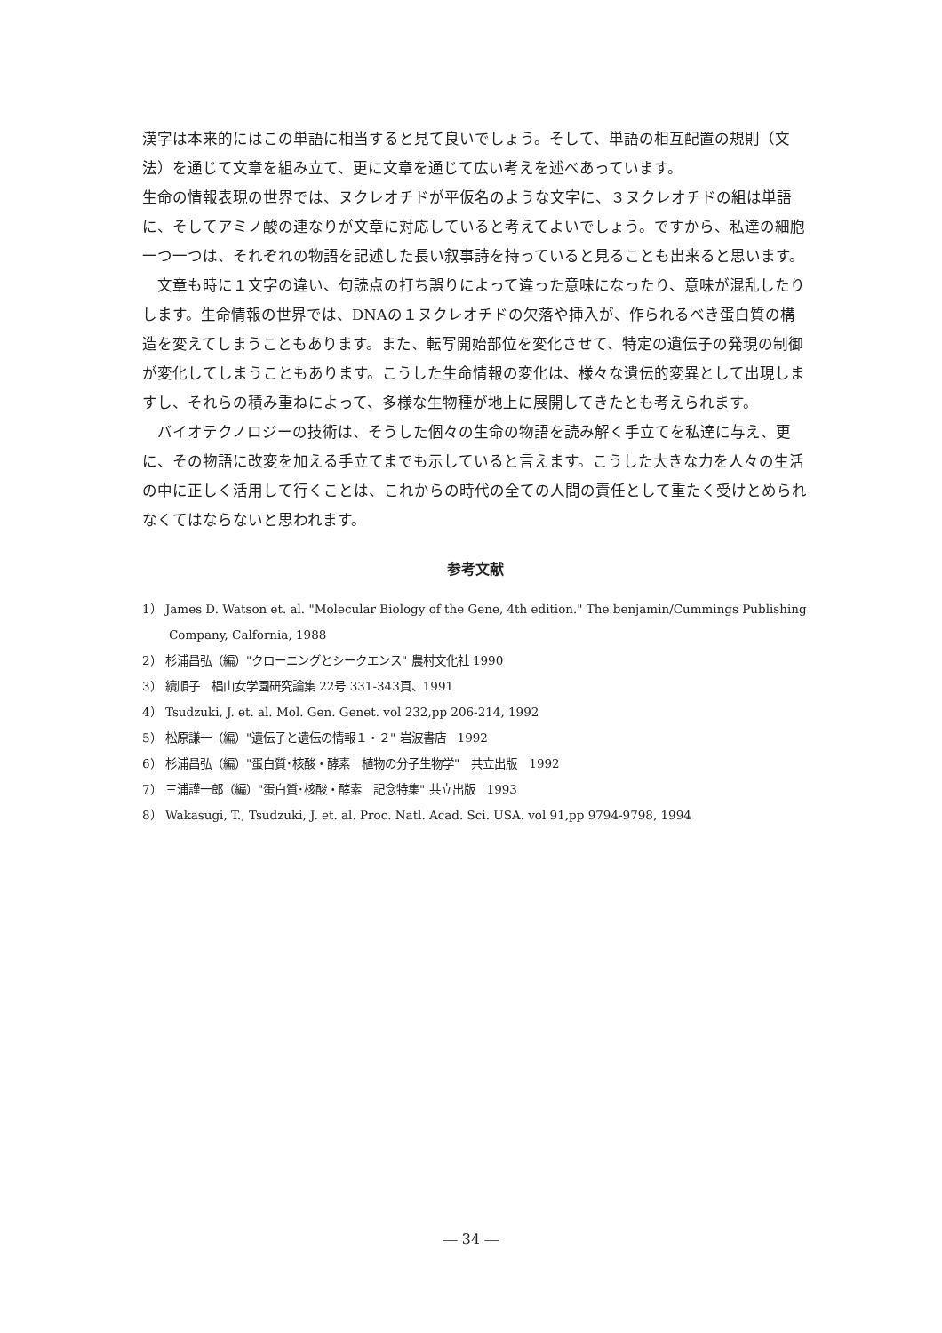漢字は本来的にはこの単語に相当すると見て良いでしょう。そして、単語の相互配置の規則（文法）を通じて文章を組み立て、更に文章を通じて広い考えを述べあっています。
生命の情報表現の世界では、ヌクレオチドが平仮名のような文字に、３ヌクレオチドの組は単語に、そしてアミノ酸の連なりが文章に対応していると考えてよいでしょう。ですから、私達の細胞一つ一つは、それぞれの物語を記述した長い叙事詩を持っていると見ることも出来ると思います。
　文章も時に１文字の違い、句読点の打ち誤りによって違った意味になったり、意味が混乱したりします。生命情報の世界では、DNAの１ヌクレオチドの欠落や挿入が、作られるべき蛋白質の構造を変えてしまうこともあります。また、転写開始部位を変化させて、特定の遺伝子の発現の制御が変化してしまうこともあります。こうした生命情報の変化は、様々な遺伝的変異として出現しますし、それらの積み重ねによって、多様な生物種が地上に展開してきたとも考えられます。
　バイオテクノロジーの技術は、そうした個々の生命の物語を読み解く手立てを私達に与え、更に、その物語に改変を加える手立てまでも示していると言えます。こうした大きな力を人々の生活の中に正しく活用して行くことは、これからの時代の全ての人間の責任として重たく受けとめられなくてはならないと思われます。
参考文献
1） James D. Watson et. al. "Molecular Biology of the Gene, 4th edition." The benjamin/Cummings Publishing Company, Calfornia, 1988
2） 杉浦昌弘（編）"クローニングとシークエンス" 農村文化社 1990
3） 續順子　椙山女学園研究論集 22号 331-343頁、1991
4） Tsudzuki, J. et. al. Mol. Gen. Genet. vol 232,pp 206-214, 1992
5） 松原謙一（編）"遺伝子と遺伝の情報１・２" 岩波書店　1992
6） 杉浦昌弘（編）"蛋白質･核酸・酵素　植物の分子生物学"　共立出版　1992
7） 三浦謹一郎（編）"蛋白質･核酸・酵素　記念特集" 共立出版　1993
8） Wakasugi, T., Tsudzuki, J. et. al. Proc. Natl. Acad. Sci. USA. vol 91,pp 9794-9798, 1994
― 34 ―